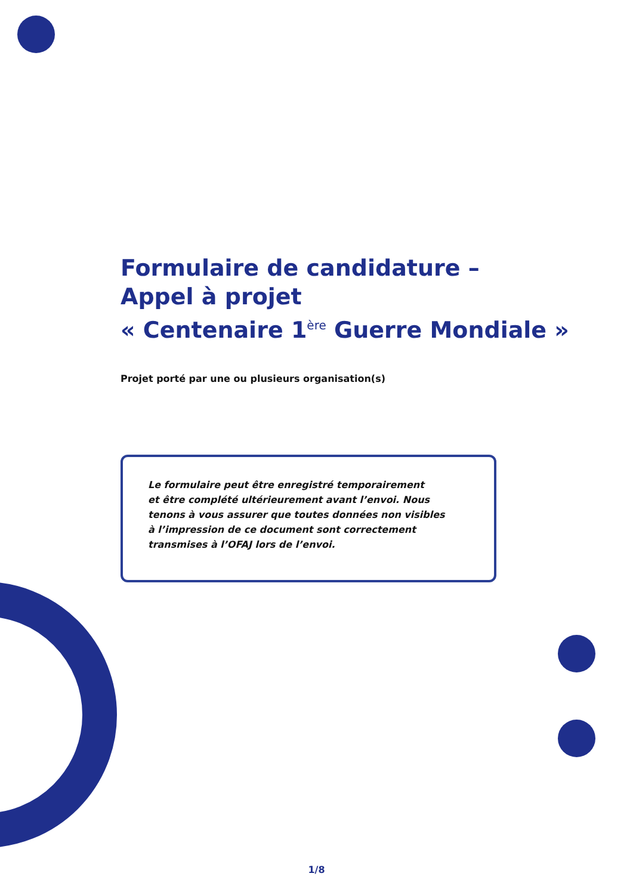Formulaire de candidature –
Appel à projet
« Centenaire 1<sup>ère</sup> Guerre Mondiale »
Projet porté par une ou plusieurs organisation(s)
Le formulaire peut être enregistré temporairement
et être complété ultérieurement avant l’envoi. Nous
tenons à vous assurer que toutes données non visibles
à l’impression de ce document sont correctement
transmises à l’OFAJ lors de l’envoi.
1/8